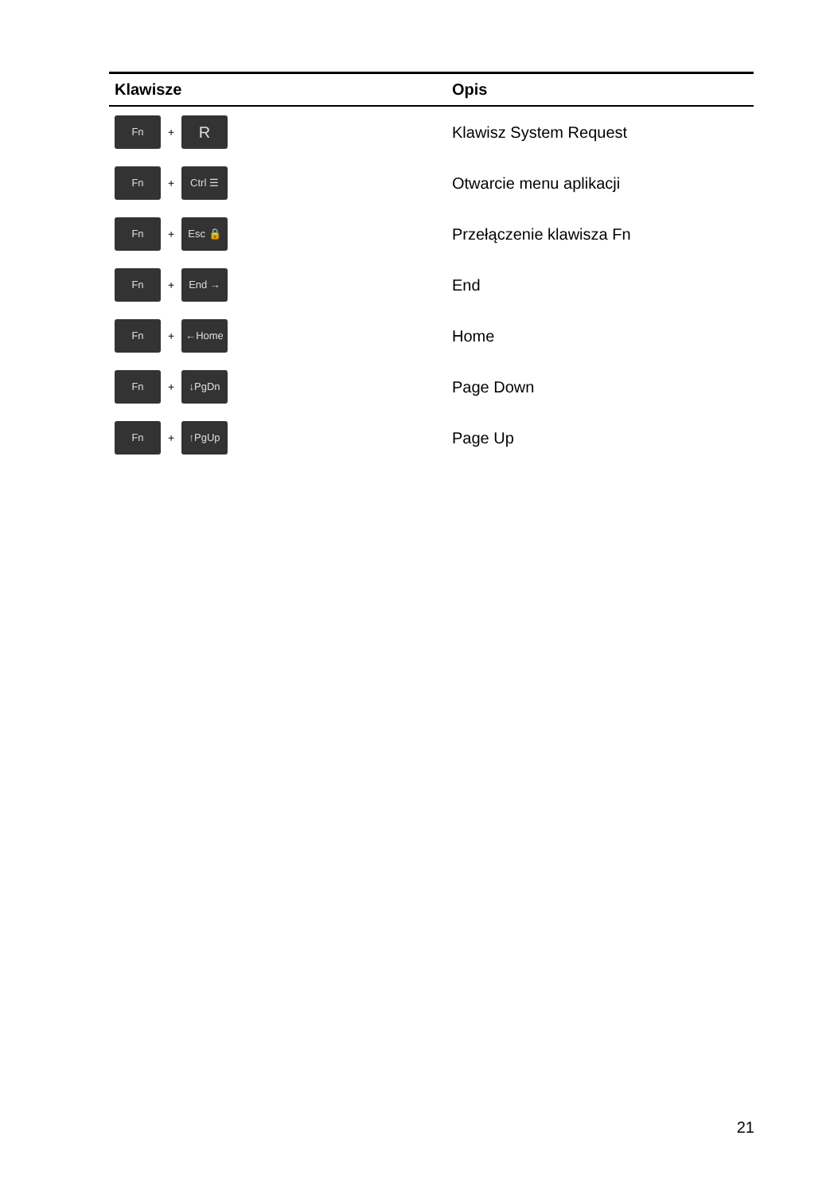| Klawisze | Opis |
| --- | --- |
| Fn + R | Klawisz System Request |
| Fn + Ctrl ☰ | Otwarcie menu aplikacji |
| Fn + Esc 🔒 | Przełączenie klawisza Fn |
| Fn + End → | End |
| Fn + ←Home | Home |
| Fn + ↓PgDn | Page Down |
| Fn + ↑PgUp | Page Up |
21